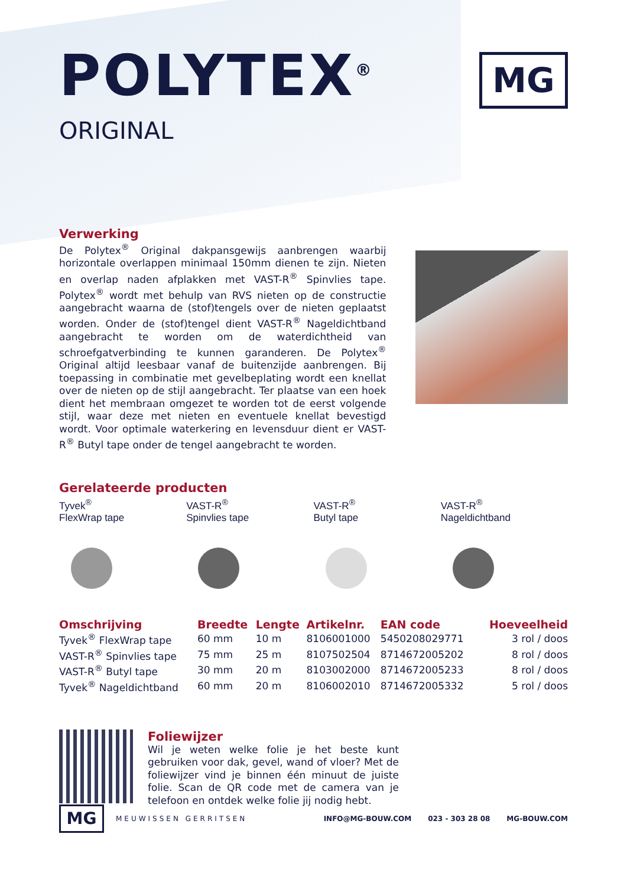POLYTEX<sup>®</sup>
ORIGINAL
MG
Verwerking
De Polytex<sup>®</sup> Original dakpansgewijs aanbrengen waarbij horizontale overlappen minimaal 150mm dienen te zijn. Nieten en overlap naden afplakken met VAST-R<sup>®</sup> Spinvlies tape. Polytex<sup>®</sup> wordt met behulp van RVS nieten op de constructie aangebracht waarna de (stof)tengels over de nieten geplaatst worden. Onder de (stof)tengel dient VAST-R<sup>®</sup> Nageldichtband aangebracht te worden om de waterdichtheid van schroefgatverbinding te kunnen garanderen. De Polytex<sup>®</sup> Original altijd leesbaar vanaf de buitenzijde aanbrengen. Bij toepassing in combinatie met gevelbeplating wordt een knellat over de nieten op de stijl aangebracht. Ter plaatse van een hoek dient het membraan omgezet te worden tot de eerst volgende stijl, waar deze met nieten en eventuele knellat bevestigd wordt. Voor optimale waterkering en levensduur dient er VAST-R<sup>®</sup> Butyl tape onder de tengel aangebracht te worden.
Gerelateerde producten
Tyvek<sup>®</sup>
FlexWrap tape
VAST-R<sup>®</sup>
Spinvlies tape
VAST-R<sup>®</sup>
Butyl tape
VAST-R<sup>®</sup>
Nageldichtband
| Omschrijving | Breedte | Lengte | Artikelnr. | EAN code | Hoeveelheid |
| --- | --- | --- | --- | --- | --- |
| Tyvek<sup>®</sup> FlexWrap tape | 60 mm | 10 m | 8106001000 | 5450208029771 | 3 rol / doos |
| VAST-R<sup>®</sup> Spinvlies tape | 75 mm | 25 m | 8107502504 | 8714672005202 | 8 rol / doos |
| VAST-R<sup>®</sup> Butyl tape | 30 mm | 20 m | 8103002000 | 8714672005233 | 8 rol / doos |
| Tyvek<sup>®</sup> Nageldichtband | 60 mm | 20 m | 8106002010 | 8714672005332 | 5 rol / doos |
Foliewijzer
Wil je weten welke folie je het beste kunt gebruiken voor dak, gevel, wand of vloer? Met de foliewijzer vind je binnen één minuut de juiste folie. Scan de QR code met de camera van je telefoon en ontdek welke folie jij nodig hebt.
MG
MEUWISSEN GERRITSEN INFO@MG-BOUW.COM 023 - 303 28 08 MG-BOUW.COM